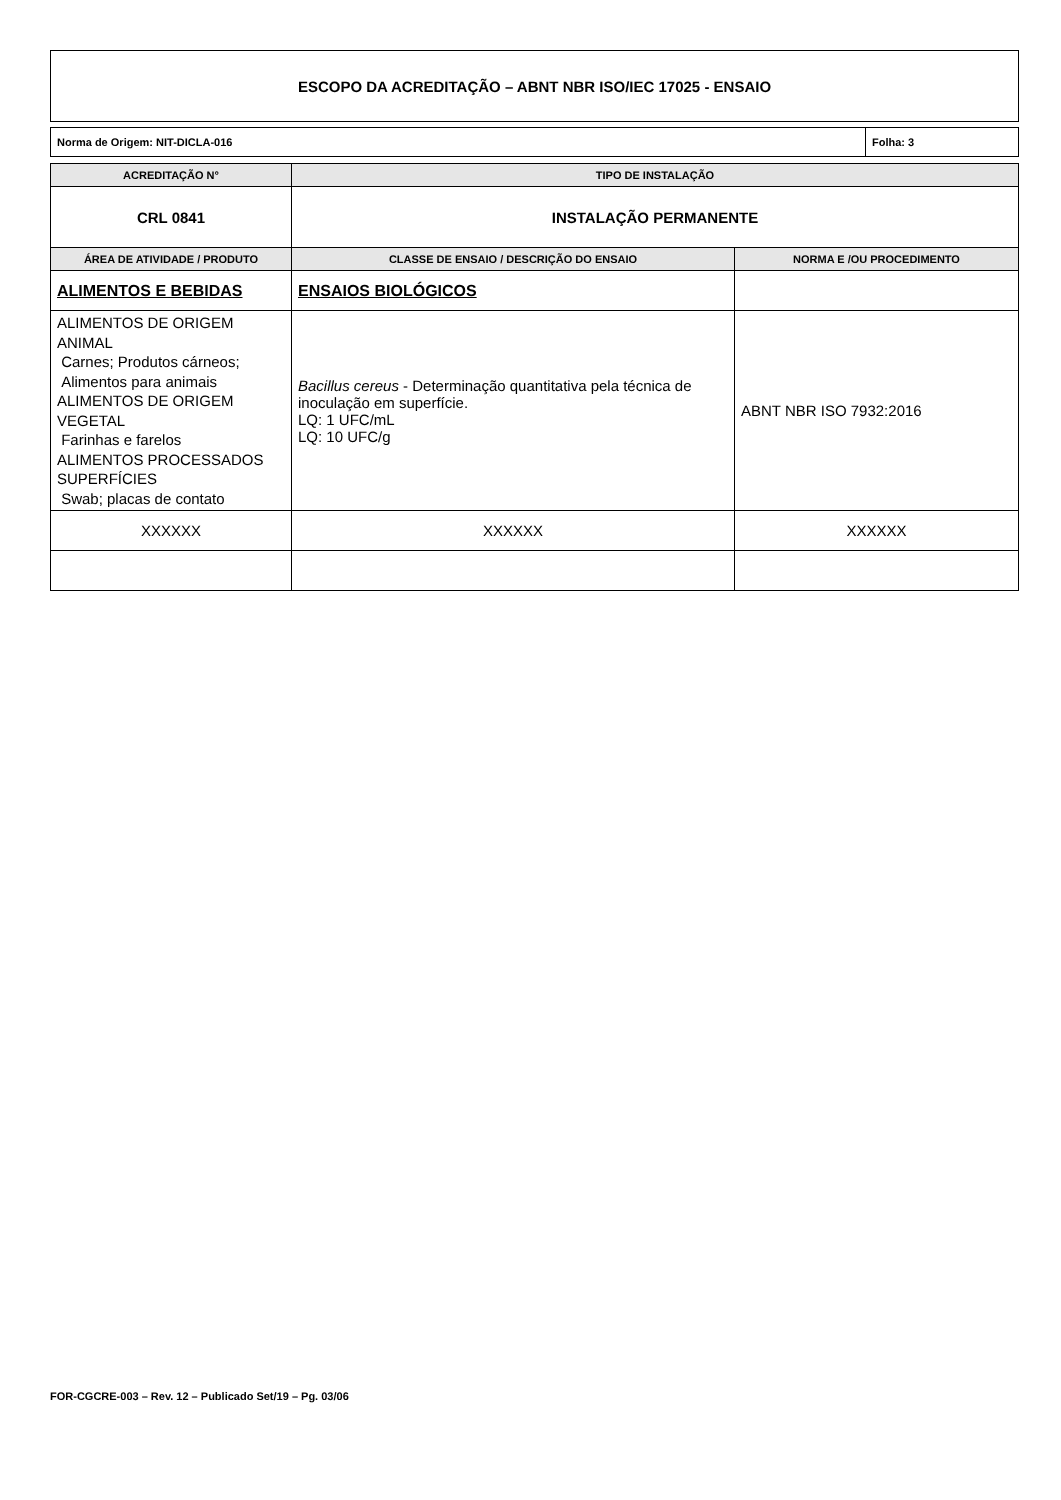ESCOPO DA ACREDITAÇÃO – ABNT NBR ISO/IEC 17025 - ENSAIO
| Norma de Origem: NIT-DICLA-016 | Folha: 3 |
| ACREDITAÇÃO N° | TIPO DE INSTALAÇÃO | |
| --- | --- | --- |
| CRL 0841 | INSTALAÇÃO PERMANENTE | |
| ÁREA DE ATIVIDADE / PRODUTO | CLASSE DE ENSAIO / DESCRIÇÃO DO ENSAIO | NORMA E /OU PROCEDIMENTO |
| ALIMENTOS E BEBIDAS | ENSAIOS BIOLÓGICOS | |
| ALIMENTOS DE ORIGEM ANIMAL Carnes; Produtos cárneos; Alimentos para animais ALIMENTOS DE ORIGEM VEGETAL Farinhas e farelos ALIMENTOS PROCESSADOS SUPERFÍCIES Swab; placas de contato | Bacillus cereus - Determinação quantitativa pela técnica de inoculação em superfície. LQ: 1 UFC/mL LQ: 10 UFC/g | ABNT NBR ISO 7932:2016 |
| XXXXXX | XXXXXX | XXXXXX |
FOR-CGCRE-003 – Rev. 12 – Publicado Set/19 – Pg. 03/06